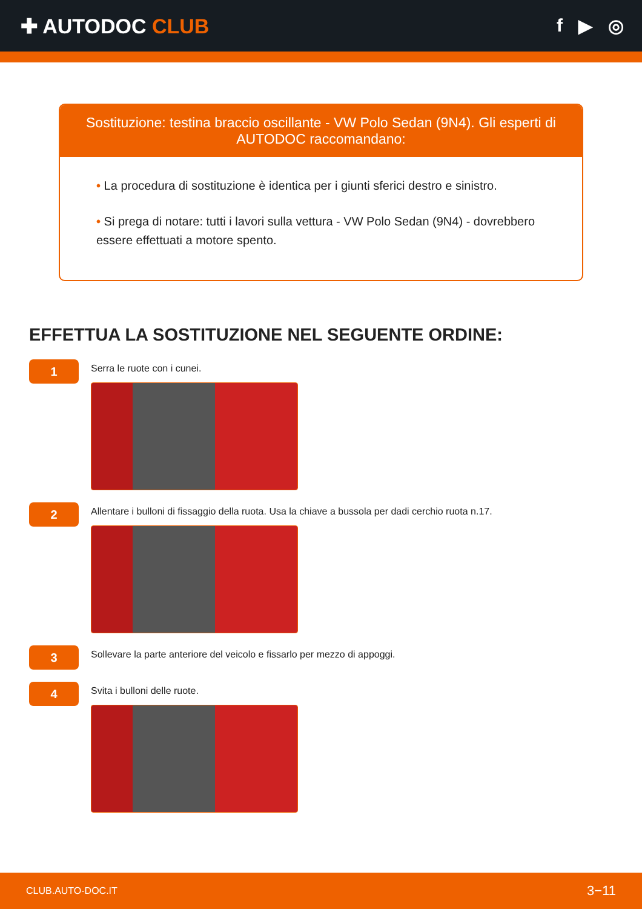✚ AUTODOC CLUB f ▶ ◎
Sostituzione: testina braccio oscillante - VW Polo Sedan (9N4). Gli esperti di AUTODOC raccomandano:
• La procedura di sostituzione è identica per i giunti sferici destro e sinistro.
• Si prega di notare: tutti i lavori sulla vettura - VW Polo Sedan (9N4) - dovrebbero essere effettuati a motore spento.
EFFETTUA LA SOSTITUZIONE NEL SEGUENTE ORDINE:
1
Serra le ruote con i cunei.
2
Allentare i bulloni di fissaggio della ruota. Usa la chiave a bussola per dadi cerchio ruota n.17.
3
Sollevare la parte anteriore del veicolo e fissarlo per mezzo di appoggi.
4
Svita i bulloni delle ruote.
CLUB.AUTO-DOC.IT 3−11